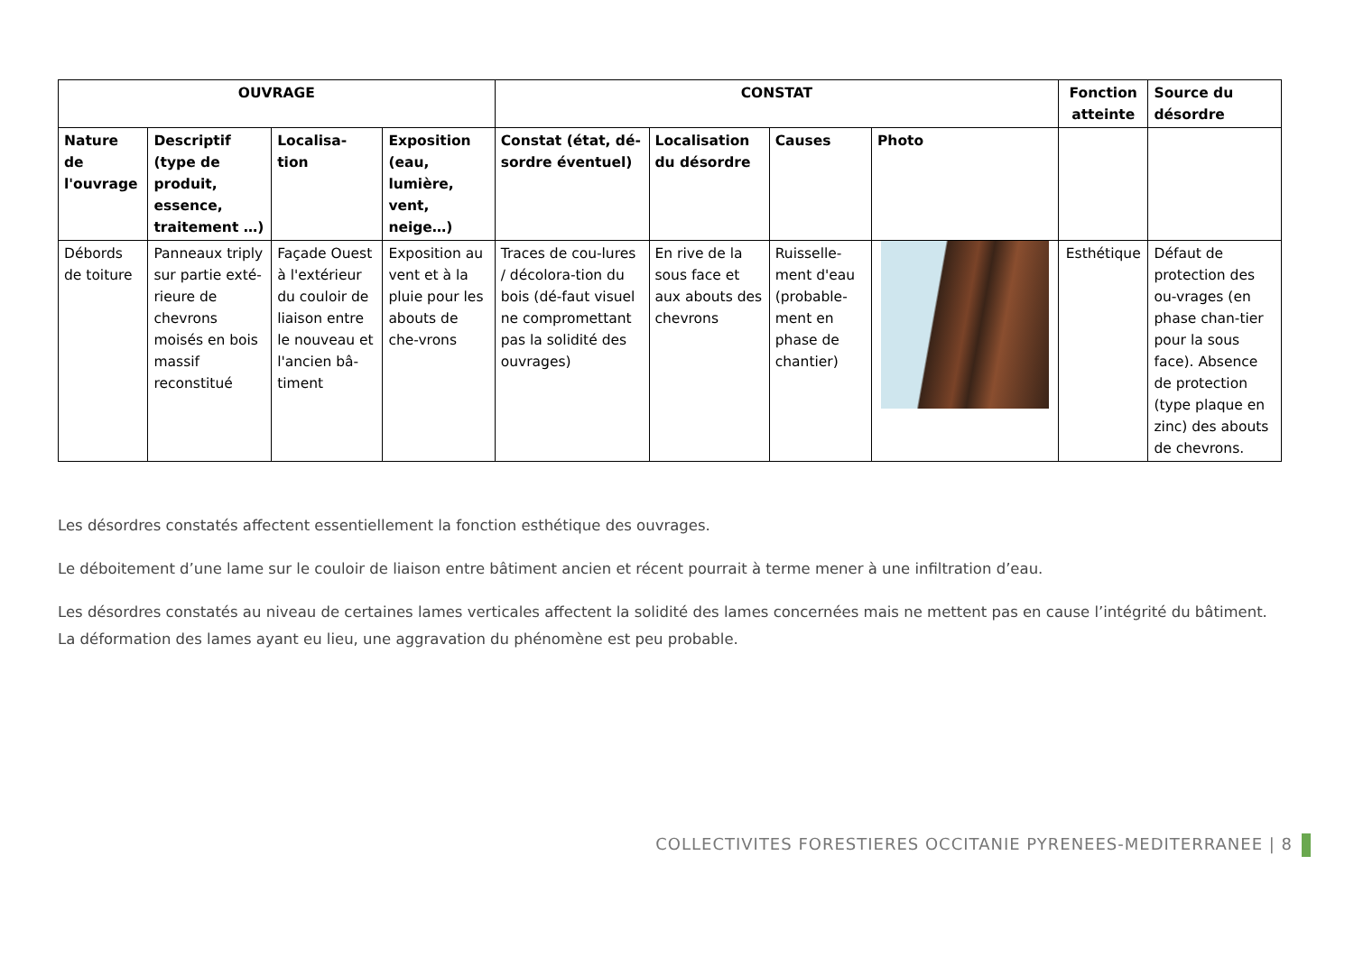| OUVRAGE | | | | CONSTAT | | | | Fonction atteinte | Source du désordre |
| --- | --- | --- | --- | --- | --- | --- | --- | --- | --- |
| Nature de l'ouvrage | Descriptif (type de produit, essence, traitement …) | Localisa-tion | Exposition (eau, lumière, vent, neige…) | Constat (état, dé-sordre éventuel) | Localisation du désordre | Causes | Photo | | |
| Débords de toiture | Panneaux triply sur partie exté-rieure de chevrons moisés en bois massif reconstitué | Façade Ouest à l'extérieur du couloir de liaison entre le nouveau et l'ancien bâ-timent | Exposition au vent et à la pluie pour les abouts de che-vrons | Traces de cou-lures / décolora-tion du bois (dé-faut visuel ne compromettant pas la solidité des ouvrages) | En rive de la sous face et aux abouts des chevrons | Ruisselle-ment d'eau (probable-ment en phase de chantier) | | Esthétique | Défaut de protection des ou-vrages (en phase chan-tier pour la sous face). Absence de protection (type plaque en zinc) des abouts de chevrons. |
Les désordres constatés affectent essentiellement la fonction esthétique des ouvrages.
Le déboitement d’une lame sur le couloir de liaison entre bâtiment ancien et récent pourrait à terme mener à une infiltration d’eau.
Les désordres constatés au niveau de certaines lames verticales affectent la solidité des lames concernées mais ne mettent pas en cause l’intégrité du bâtiment. La déformation des lames ayant eu lieu, une aggravation du phénomène est peu probable.
COLLECTIVITES FORESTIERES OCCITANIE PYRENEES-MEDITERRANEE | 8